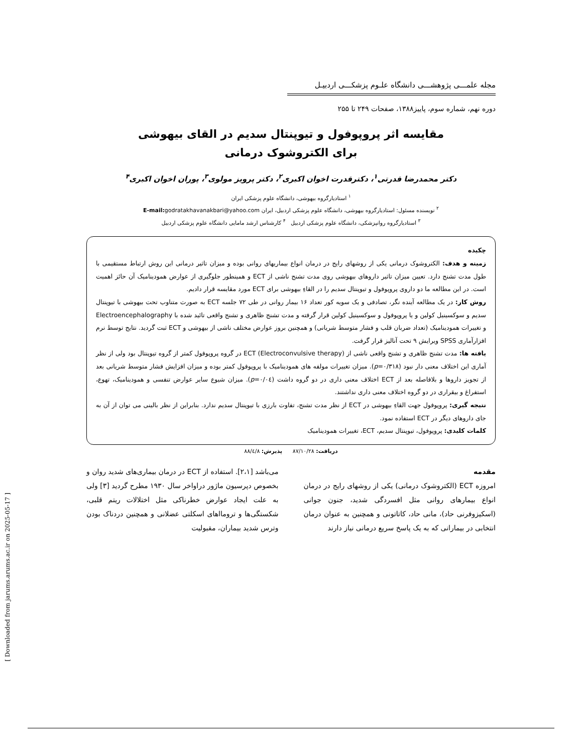مجله علمـــی پژوهشـــی دانشگاه علـوم پزشکـــی اردبیـل
دوره نهم، شماره سوم، پاییز۱۳۸۸، صفحات ۲۴۹ تا ۲۵۵
مقایسه اثر پروپوفول و تیوپنتال سدیم در القای بیهوشی
برای الکتروشوک درمانی
دکتر محمدرضا قدرتی<sup>۱</sup>، دکترقدرت اخوان اکبری<sup>۲</sup>، دکتر پرویز مولوی<sup>۳</sup>، پوران اخوان اکبری<sup>۴</sup>
<sup>۱</sup> استادیارگروه بیهوشی، دانشگاه علوم پزشکی ایران
<sup>۲</sup> نویسنده مسئول: استادیارگروه بیهوشی، دانشگاه علوم پزشکی اردبیل، ایران E-mail: godratakhavanakbari@yahoo.com
<sup>۳</sup> استادیارگروه روانپزشکی، دانشگاه علوم پزشکی اردبیل <sup>۴</sup> کارشناس ارشد مامایی دانشگاه علوم پزشکی اردبیل
چکیده
زمینه و هدف: الکتروشوک درمانی یکی از روشهای رایج در درمان انواع بیماریهای روانی بوده و میزان تاثیر درمانی این روش ارتباط مستقیمی با طول مدت تشنج دارد. تعیین میزان تاثیر داروهای بیهوشی روی مدت تشنج ناشی از ECT و همینطور جلوگیری از عوارض همودینامیک آن حائز اهمیت است. در این مطالعه ما دو داروی پروپوفول و تیوپنتال سدیم را در القاءِ بیهوشی برای ECT مورد مقایسه قرار دادیم.
روش کار: در یک مطالعه آینده نگر، تصادفی و یک سویه کور تعداد ۱۶ بیمار روانی در طی ۷۲ جلسه ECT به صورت متناوب تحت بیهوشی با تیوپنتال سدیم و سوکسینیل کولین و یا پروپوفول و سوکسینیل کولین قرار گرفته و مدت تشنج ظاهری و تشنج واقعی تائید شده با Electroencephalography و تغییرات همودینامیک (تعداد ضربان قلب و فشار متوسط شریانی) و همچنین بروز عوارض مختلف ناشی از بیهوشی و ECT ثبت گردید. نتایج توسط نرم افزارآماری SPSS ویرایش ۹ تحت آنالیز قرار گرفت.
یافته ها: مدت تشنج ظاهری و تشنج واقعی ناشی از ECT (Electroconvulsive therapy) در گروه پروپوفول کمتر از گروه تیوپنتال بود ولی از نظر آماری این اختلاف معنی دار نبود (p=۰/۳۱۸). میزان تغییرات مولفه های همودینامیک با پروپوفول کمتر بوده و میزان افزایش فشار متوسط شریانی بعد از تجویز داروها و بلافاصله بعد از ECT اختلاف معنی داری در دو گروه داشت (p=۰/۰٤). میزان شیوع سایر عوارض تنفسی و همودینامیک، تهوع، استفراغ و بیقراری در دو گروه اختلاف معنی داری نداشتند.
نتیجه گیری: پروپوفول جهت القاءِ بیهوشی در ECT از نظر مدت تشنج، تفاوت بارزی با تیوپنتال سدیم ندارد. بنابراین از نظر بالینی می توان از آن به جای داروهای دیگر در ECT استفاده نمود.
کلمات کلیدی: پروپوفول، تیوپنتال سدیم، ECT، تغییرات همودینامیک
دریافت: ۸۷/۱۰/۲۸ پذیرش: ۸۸/٤/۸
مقدمه
امروزه ECT (الکتروشوک درمانی) یکی از روشهای رایج در درمان انواع بیمارهای روانی مثل افسردگی شدید، جنون جوانی (اسکیزوفرنی حاد)، مانی حاد، کاتاتونی و همچنین به عنوان درمان انتخابی در بیمارانی که به یک پاسخ سریع درمانی نیاز دارند
می‌باشد [۲،۱]. استفاده از ECT در درمان بیماری‌های شدید روان و بخصوص دپرسیون ماژور دراواخر سال ۱۹۳۰ مطرح گردید [۳] ولی به علت ایجاد عوارض خطرناکی مثل اختلالات ریتم قلبی، شکستگی‌ها و ترومااهای اسکلتی عضلانی و همچنین دردناک بودن وترس شدید بیماران، مقبولیت
[ Downloaded from jarums.arums.ac.ir on 2025-05-17 ]